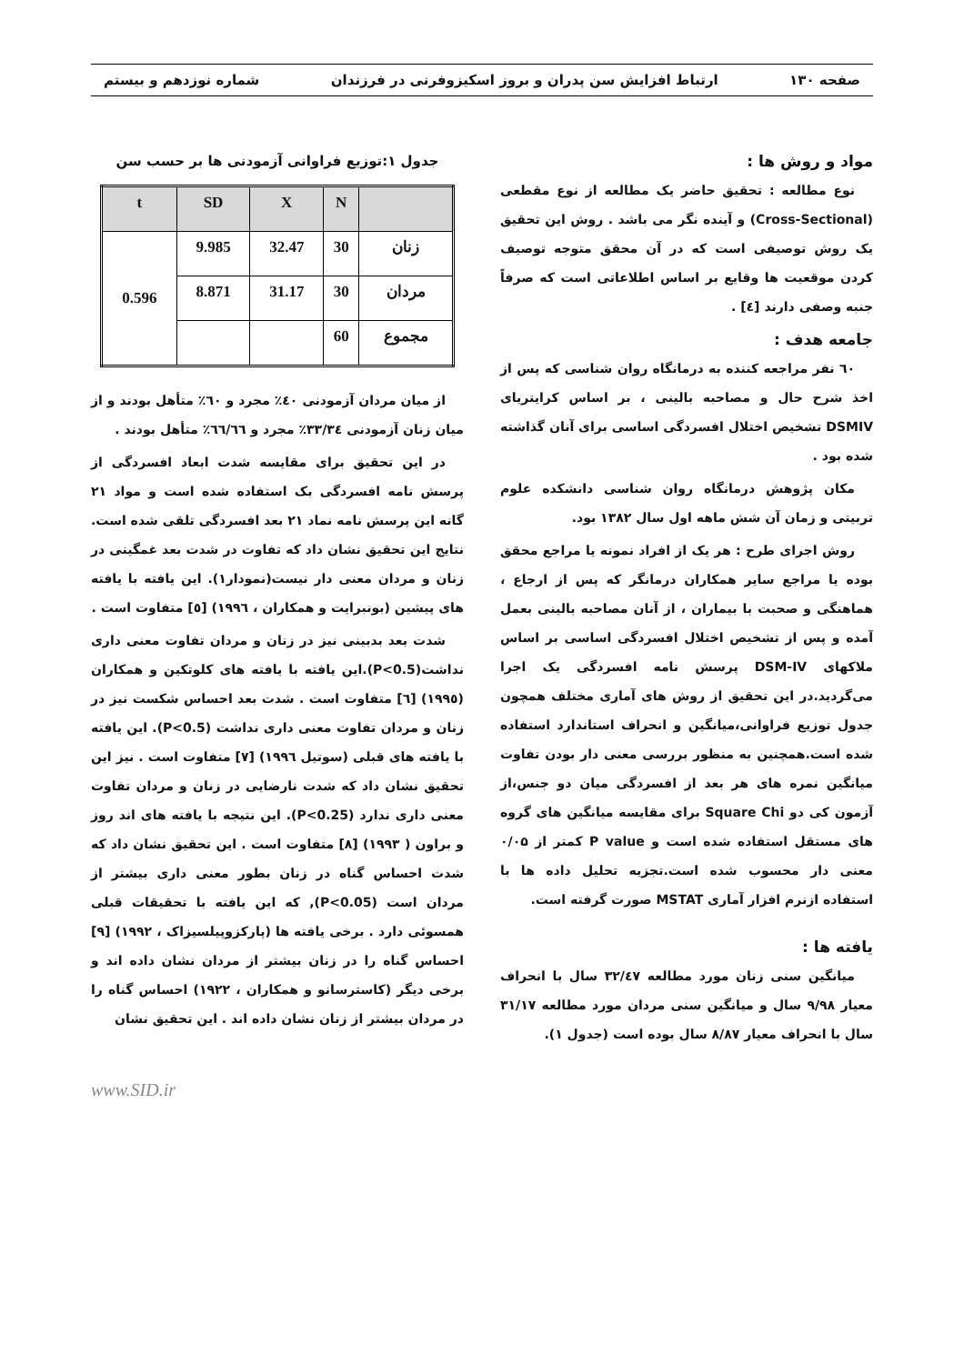صفحه ۱۳۰ ارتباط افزایش سن پدران و بروز اسکیزوفرنی در فرزندان شماره نوزدهم و بیستم
مواد و روش ها :
نوع مطالعه : تحقیق حاضر یک مطالعه از نوع مقطعی (Cross-Sectional) و آینده نگر می باشد . روش این تحقیق یک روش توصیفی است که در آن محقق متوجه توصیف کردن موقعیت ها وقایع بر اساس اطلاعاتی است که صرفاً جنبه وصفی دارند [٤] .
جامعه هدف :
٦٠ نفر مراجعه کننده به درمانگاه روان شناسی که پس از اخذ شرح حال و مصاحبه بالینی ، بر اساس کرایتریای DSMIV تشخیص اختلال افسردگی اساسی برای آنان گذاشته شده بود .
مکان پژوهش درمانگاه روان شناسی دانشکده علوم تربیتی و زمان آن شش ماهه اول سال ١٣٨٢ بود.
روش اجرای طرح : هر یک از افراد نمونه یا مراجع محقق بوده یا مراجع سایر همکاران درمانگر که پس از ارجاع ، هماهنگی و صحبت با بیماران ، از آنان مصاحبه بالینی بعمل آمده و پس از تشخیص اختلال افسردگی اساسی بر اساس ملاکهای DSM-IV پرسش نامه افسردگی یک اجرا می‌گردید.در این تحقیق از روش های آماری مختلف همچون جدول توزیع فراوانی،میانگین و انحراف استاندارد استفاده شده است.همچنین به منظور بررسی معنی دار بودن تفاوت میانگین نمره های هر بعد از افسردگی میان دو جنس،از آزمون کی دو Square Chi برای مقایسه میانگین های گروه های مستقل استفاده شده است و P value کمتر از ۰/۰۵ معنی دار محسوب شده است.تجزیه تحلیل داده ها با استفاده ازنرم افزار آماری MSTAT صورت گرفته است.
یافته ها :
میانگین سنی زنان مورد مطالعه ٣٢/٤٧ سال با انحراف معیار ٩/٩٨ سال و میانگین سنی مردان مورد مطالعه ٣١/١٧ سال با انحراف معیار ٨/٨٧ سال بوده است (جدول ١).
جدول ١:توزیع فراوانی آزمودنی ها بر حسب سن
| t | SD | X | N | |
| --- | --- | --- | --- | --- |
| 0.596 | 9.985 | 32.47 | 30 | زنان |
| | 8.871 | 31.17 | 30 | مردان |
| | | | 60 | مجموع |
از میان مردان آزمودنی ٤٠٪ مجرد و ٦٠٪ متأهل بودند و از میان زنان آزمودنی ٣٣/٣٤٪ مجرد و ٦٦/٦٦٪ متأهل بودند .
در این تحقیق برای مقایسه شدت ابعاد افسردگی از پرسش نامه افسردگی بک استفاده شده است و مواد ٢١ گانه این پرسش نامه نماد ٢١ بعد افسردگی تلقی شده است. نتایج این تحقیق نشان داد که تفاوت در شدت بعد غمگینی در زنان و مردان معنی دار نیست(نمودار١). این یافته با یافته های پیشین (بونبرایت و همکاران ، ١٩٩٦) [٥] متفاوت است .
شدت بعد بدبینی نیز در زنان و مردان تفاوت معنی داری نداشت(P<0.5).این یافته با یافته های کلوتکین و همکاران (١٩٩٥) [٦] متفاوت است . شدت بعد احساس شکست نیز در زنان و مردان تفاوت معنی داری نداشت (P<0.5). این یافته با یافته های قبلی (سوتیل ١٩٩٦) [٧] متفاوت است . نیز این تحقیق نشان داد که شدت نارضایی در زنان و مردان تفاوت معنی داری ندارد (P<0.25). این نتیجه با یافته های اند روز و براون ( ١٩٩٣) [٨] متفاوت است . این تحقیق نشان داد که شدت احساس گناه در زنان بطور معنی داری بیشتر از مردان است (P<0.05), که این یافته با تحقیقات قبلی همسوئی دارد . برخی یافته ها (پارکزوپیلسیزاک ، ١٩٩٢) [٩] احساس گناه را در زنان بیشتر از مردان نشان داده اند و برخی دیگر (کاسترسانو و همکاران ، ١٩٢٢) احساس گناه را در مردان بیشتر از زنان نشان داده اند . این تحقیق نشان
www.SID.ir